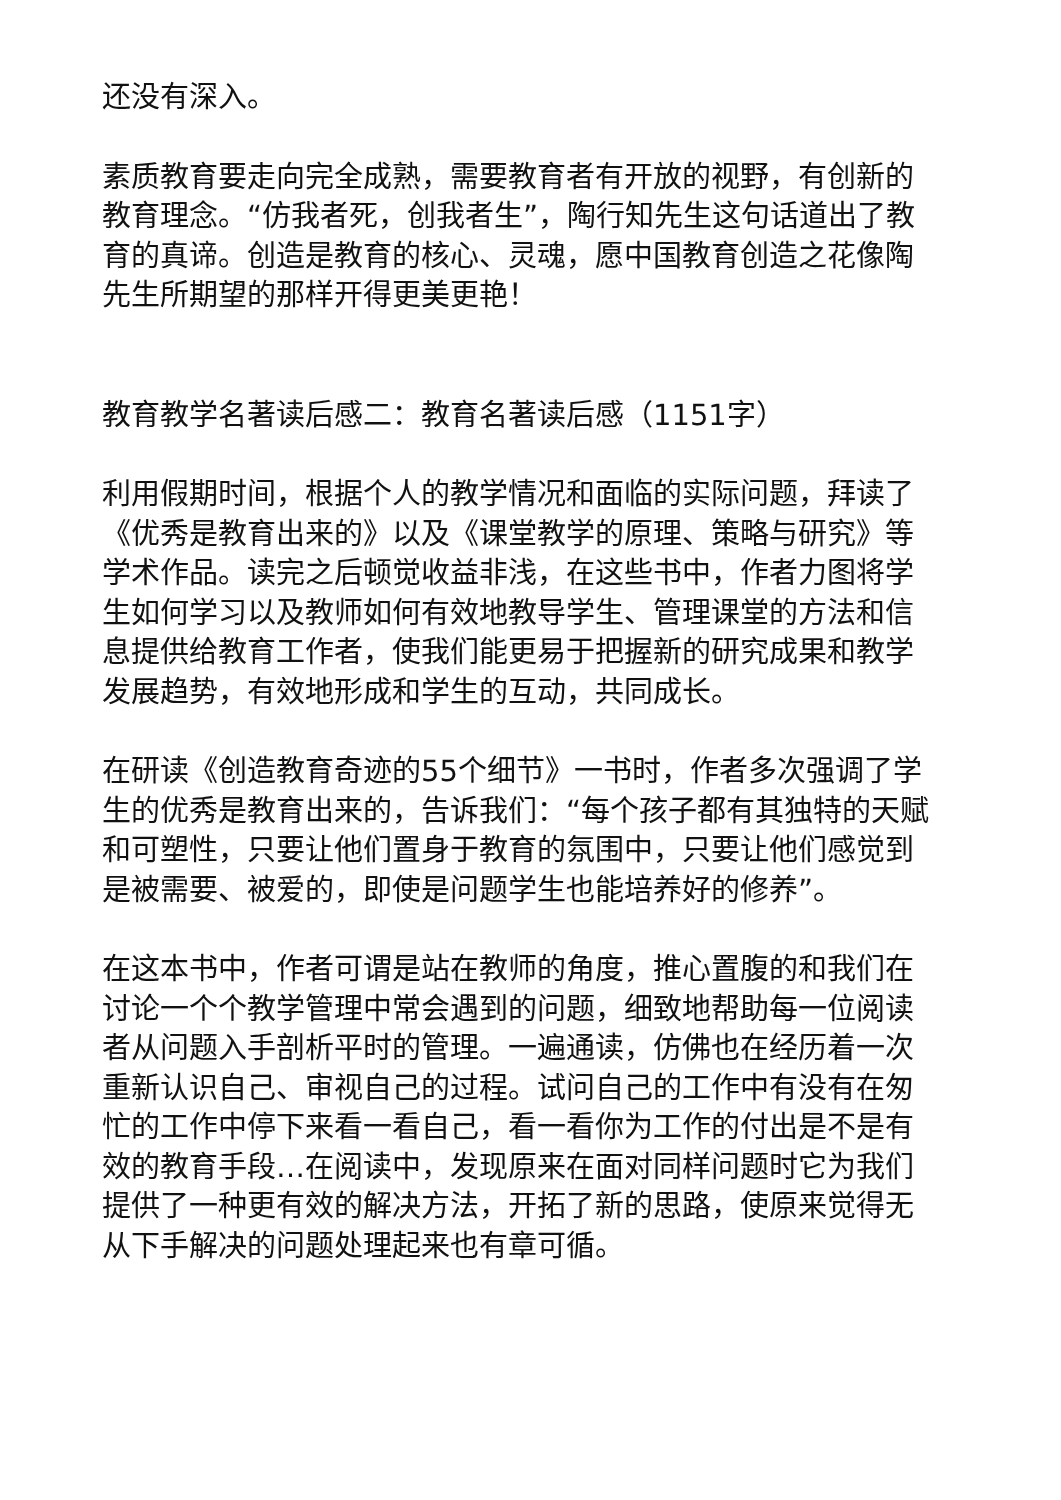还没有深入。
素质教育要走向完全成熟，需要教育者有开放的视野，有创新的教育理念。“仿我者死，创我者生”，陶行知先生这句话道出了教育的真谛。创造是教育的核心、灵魂，愿中国教育创造之花像陶先生所期望的那样开得更美更艳！
教育教学名著读后感二：教育名著读后感（1151字）
利用假期时间，根据个人的教学情况和面临的实际问题，拜读了《优秀是教育出来的》以及《课堂教学的原理、策略与研究》等学术作品。读完之后顿觉收益非浅，在这些书中，作者力图将学生如何学习以及教师如何有效地教导学生、管理课堂的方法和信息提供给教育工作者，使我们能更易于把握新的研究成果和教学发展趋势，有效地形成和学生的互动，共同成长。
在研读《创造教育奇迹的55个细节》一书时，作者多次强调了学生的优秀是教育出来的，告诉我们：“每个孩子都有其独特的天赋和可塑性，只要让他们置身于教育的氛围中，只要让他们感觉到是被需要、被爱的，即使是问题学生也能培养好的修养”。
在这本书中，作者可谓是站在教师的角度，推心置腹的和我们在讨论一个个教学管理中常会遇到的问题，细致地帮助每一位阅读者从问题入手剖析平时的管理。一遍通读，仿佛也在经历着一次重新认识自己、审视自己的过程。试问自己的工作中有没有在匆忙的工作中停下来看一看自己，看一看你为工作的付出是不是有效的教育手段…在阅读中，发现原来在面对同样问题时它为我们提供了一种更有效的解决方法，开拓了新的思路，使原来觉得无从下手解决的问题处理起来也有章可循。